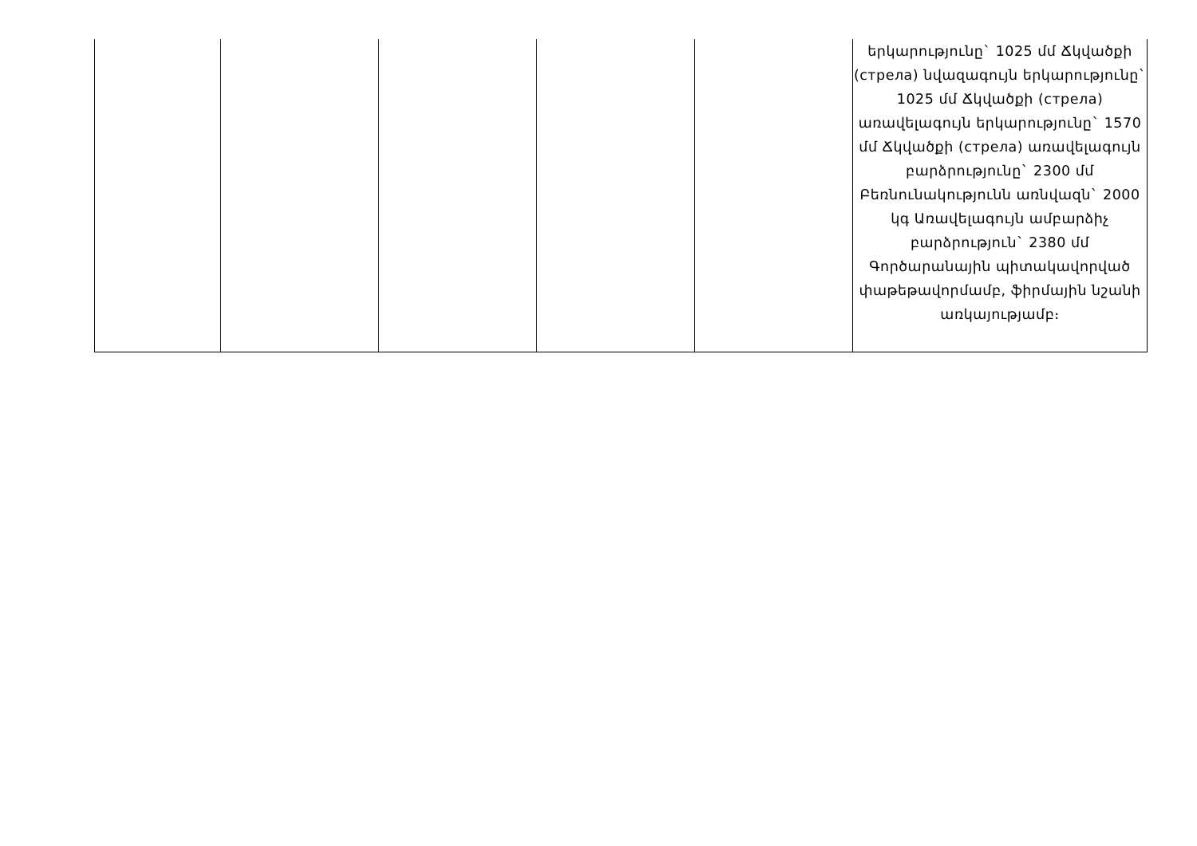| | | | | | երկարությունը` 1025 մմ Ճկվածքի (стрела) նվազագույն երկարությունը` 1025 մմ Ճկվածքի (стрела) առավելագույն երկարությունը` 1570 մմ Ճկվածքի (стрела) առավելագույն բարձրությունը` 2300 մմ Բեռնունակությունն առնվազն` 2000 կգ Առավելագույն ամբարձիչ բարձրություն` 2380 մմ Գործարանային պիտակավորված փաթեթավորմամբ, ֆիրմային նշանի առկայությամբ։ |